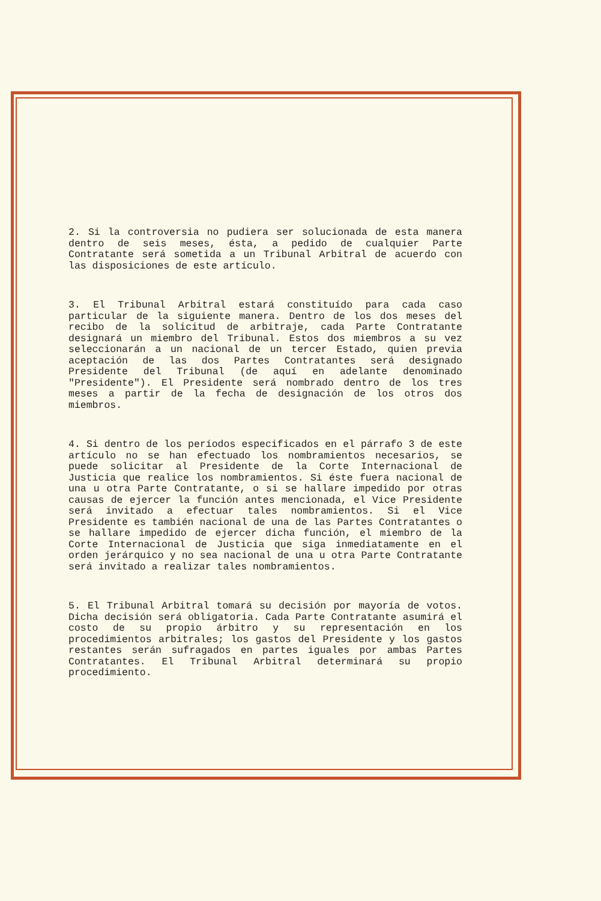2. Si la controversia no pudiera ser solucionada de esta manera dentro de seis meses, ésta, a pedido de cualquier Parte Contratante será sometida a un Tribunal Arbitral de acuerdo con las disposiciones de este artículo.
3. El Tribunal Arbitral estará constituído para cada caso particular de la siguiente manera. Dentro de los dos meses del recibo de la solicitud de arbitraje, cada Parte Contratante designará un miembro del Tribunal. Estos dos miembros a su vez seleccionarán a un nacional de un tercer Estado, quien previa aceptación de las dos Partes Contratantes será designado Presidente del Tribunal (de aquí en adelante denominado "Presidente"). El Presidente será nombrado dentro de los tres meses a partir de la fecha de designación de los otros dos miembros.
4. Si dentro de los períodos especificados en el párrafo 3 de este artículo no se han efectuado los nombramientos necesarios, se puede solicitar al Presidente de la Corte Internacional de Justicia que realice los nombramientos. Si éste fuera nacional de una u otra Parte Contratante, o si se hallare impedido por otras causas de ejercer la función antes mencionada, el Vice Presidente será invitado a efectuar tales nombramientos. Si el Vice Presidente es también nacional de una de las Partes Contratantes o se hallare impedido de ejercer dicha función, el miembro de la Corte Internacional de Justicia que siga inmediatamente en el orden jerárquico y no sea nacional de una u otra Parte Contratante será invitado a realizar tales nombramientos.
5. El Tribunal Arbitral tomará su decisión por mayoría de votos. Dicha decisión será obligatoria. Cada Parte Contratante asumirá el costo de su propio árbitro y su representación en los procedimientos arbitrales; los gastos del Presidente y los gastos restantes serán sufragados en partes iguales por ambas Partes Contratantes. El Tribunal Arbitral determinará su propio procedimiento.